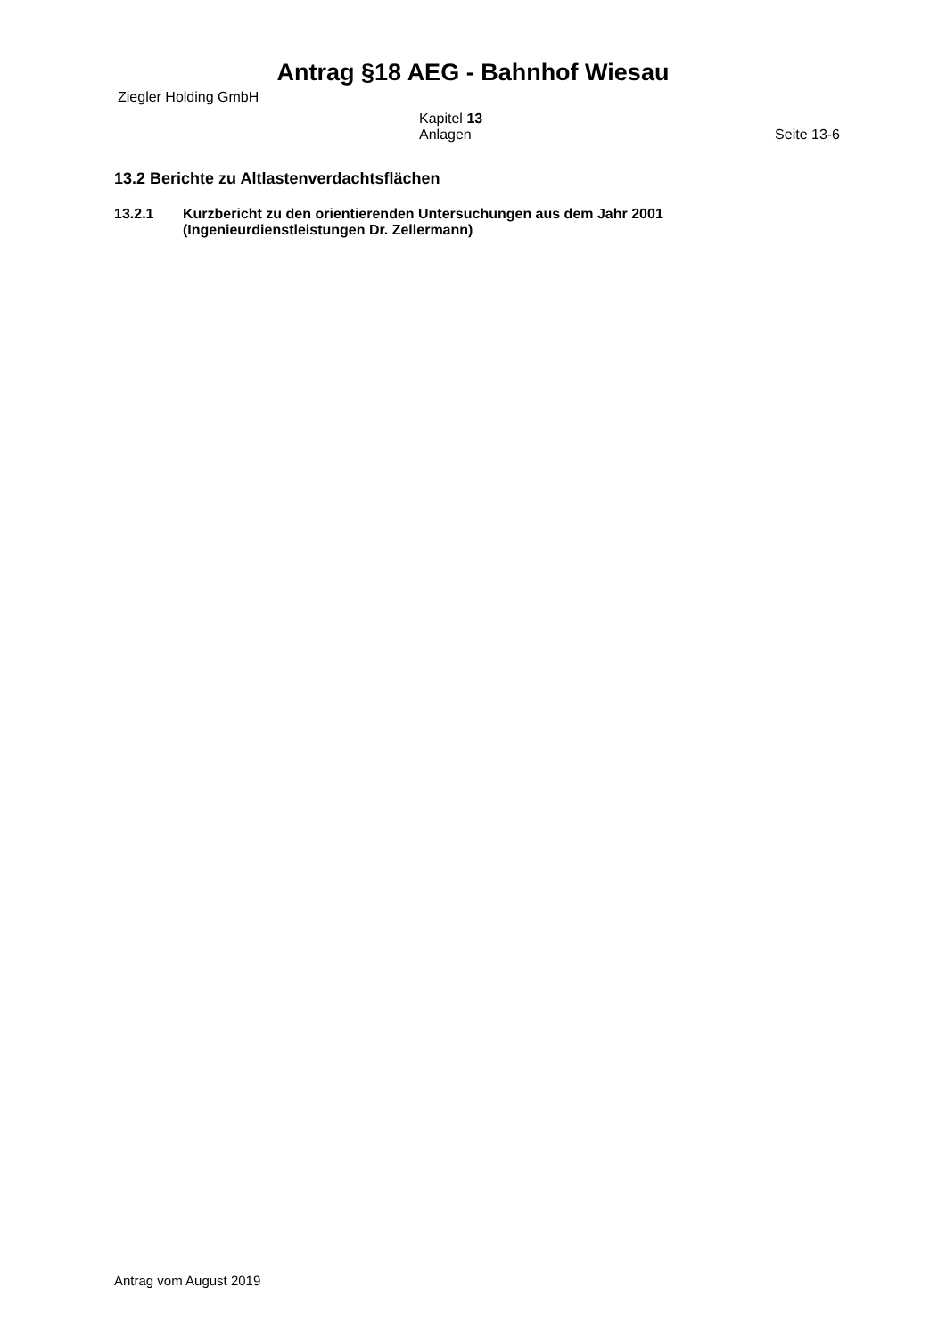Antrag §18 AEG - Bahnhof Wiesau
Ziegler Holding GmbH
Kapitel 13
Anlagen
Seite 13-6
13.2 Berichte zu Altlastenverdachtsflächen
13.2.1 Kurzbericht zu den orientierenden Untersuchungen aus dem Jahr 2001
(Ingenieurdienstleistungen Dr. Zellermann)
Antrag vom August 2019